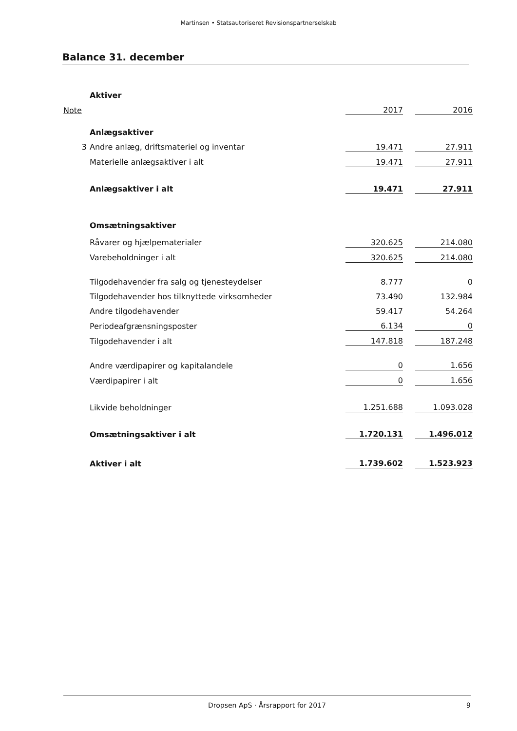Martinsen • Statsautoriseret Revisionspartnerselskab
Balance 31. december
| | Aktiver | | | |
| Note | | 2017 | | 2016 |
| | Anlægsaktiver | | | |
| 3 | Andre anlæg, driftsmateriel og inventar | 19.471 | | 27.911 |
| | Materielle anlægsaktiver i alt | 19.471 | | 27.911 |
| | Anlægsaktiver i alt | 19.471 | | 27.911 |
| | Omsætningsaktiver | | | |
| | Råvarer og hjælpematerialer | 320.625 | | 214.080 |
| | Varebeholdninger i alt | 320.625 | | 214.080 |
| | Tilgodehavender fra salg og tjenesteydelser | 8.777 | | 0 |
| | Tilgodehavender hos tilknyttede virksomheder | 73.490 | | 132.984 |
| | Andre tilgodehavender | 59.417 | | 54.264 |
| | Periodeafgrænsningsposter | 6.134 | | 0 |
| | Tilgodehavender i alt | 147.818 | | 187.248 |
| | Andre værdipapirer og kapitalandele | 0 | | 1.656 |
| | Værdipapirer i alt | 0 | | 1.656 |
| | Likvide beholdninger | 1.251.688 | | 1.093.028 |
| | Omsætningsaktiver i alt | 1.720.131 | | 1.496.012 |
| | Aktiver i alt | 1.739.602 | | 1.523.923 |
Dropsen ApS · Årsrapport for 2017 9